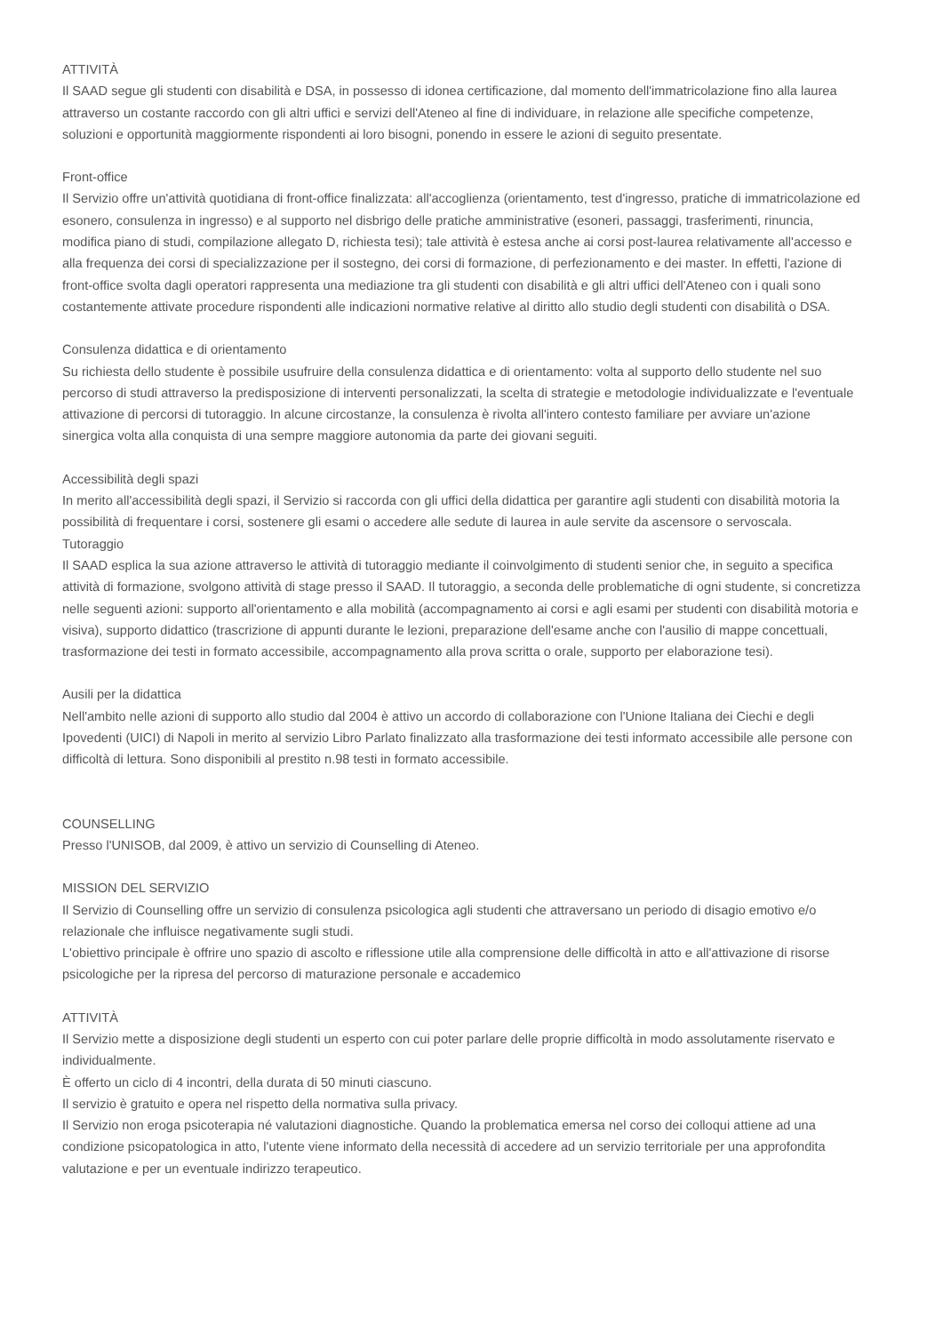ATTIVITÀ
Il SAAD segue gli studenti con disabilità e DSA, in possesso di idonea certificazione, dal momento dell'immatricolazione fino alla laurea attraverso un costante raccordo con gli altri uffici e servizi dell'Ateneo al fine di individuare, in relazione alle specifiche competenze, soluzioni e opportunità maggiormente rispondenti ai loro bisogni, ponendo in essere le azioni di seguito presentate.
Front-office
Il Servizio offre un'attività quotidiana di front-office finalizzata: all'accoglienza (orientamento, test d'ingresso, pratiche di immatricolazione ed esonero, consulenza in ingresso) e al supporto nel disbrigo delle pratiche amministrative (esoneri, passaggi, trasferimenti, rinuncia, modifica piano di studi, compilazione allegato D, richiesta tesi); tale attività è estesa anche ai corsi post-laurea relativamente all'accesso e alla frequenza dei corsi di specializzazione per il sostegno, dei corsi di formazione, di perfezionamento e dei master. In effetti, l'azione di front-office svolta dagli operatori rappresenta una mediazione tra gli studenti con disabilità e gli altri uffici dell'Ateneo con i quali sono costantemente attivate procedure rispondenti alle indicazioni normative relative al diritto allo studio degli studenti con disabilità o DSA.
Consulenza didattica e di orientamento
Su richiesta dello studente è possibile usufruire della consulenza didattica e di orientamento: volta al supporto dello studente nel suo percorso di studi attraverso la predisposizione di interventi personalizzati, la scelta di strategie e metodologie individualizzate e l'eventuale attivazione di percorsi di tutoraggio. In alcune circostanze, la consulenza è rivolta all'intero contesto familiare per avviare un'azione sinergica volta alla conquista di una sempre maggiore autonomia da parte dei giovani seguiti.
Accessibilità degli spazi
In merito all'accessibilità degli spazi, il Servizio si raccorda con gli uffici della didattica per garantire agli studenti con disabilità motoria la possibilità di frequentare i corsi, sostenere gli esami o accedere alle sedute di laurea in aule servite da ascensore o servoscala.
Tutoraggio
Il SAAD esplica la sua azione attraverso le attività di tutoraggio mediante il coinvolgimento di studenti senior che, in seguito a specifica attività di formazione, svolgono attività di stage presso il SAAD. Il tutoraggio, a seconda delle problematiche di ogni studente, si concretizza nelle seguenti azioni: supporto all'orientamento e alla mobilità (accompagnamento ai corsi e agli esami per studenti con disabilità motoria e visiva), supporto didattico (trascrizione di appunti durante le lezioni, preparazione dell'esame anche con l'ausilio di mappe concettuali, trasformazione dei testi in formato accessibile, accompagnamento alla prova scritta o orale, supporto per elaborazione tesi).
Ausili per la didattica
Nell'ambito nelle azioni di supporto allo studio dal 2004 è attivo un accordo di collaborazione con l'Unione Italiana dei Ciechi e degli Ipovedenti (UICI) di Napoli in merito al servizio Libro Parlato finalizzato alla trasformazione dei testi informato accessibile alle persone con difficoltà di lettura. Sono disponibili al prestito n.98 testi in formato accessibile.
COUNSELLING
Presso l'UNISOB, dal 2009, è attivo un servizio di Counselling di Ateneo.
MISSION DEL SERVIZIO
Il Servizio di Counselling offre un servizio di consulenza psicologica agli studenti che attraversano un periodo di disagio emotivo e/o relazionale che influisce negativamente sugli studi.
L'obiettivo principale è offrire uno spazio di ascolto e riflessione utile alla comprensione delle difficoltà in atto e all'attivazione di risorse psicologiche per la ripresa del percorso di maturazione personale e accademico
ATTIVITÀ
Il Servizio mette a disposizione degli studenti un esperto con cui poter parlare delle proprie difficoltà in modo assolutamente riservato e individualmente.
È offerto un ciclo di 4 incontri, della durata di 50 minuti ciascuno.
Il servizio è gratuito e opera nel rispetto della normativa sulla privacy.
Il Servizio non eroga psicoterapia né valutazioni diagnostiche. Quando la problematica emersa nel corso dei colloqui attiene ad una condizione psicopatologica in atto, l'utente viene informato della necessità di accedere ad un servizio territoriale per una approfondita valutazione e per un eventuale indirizzo terapeutico.